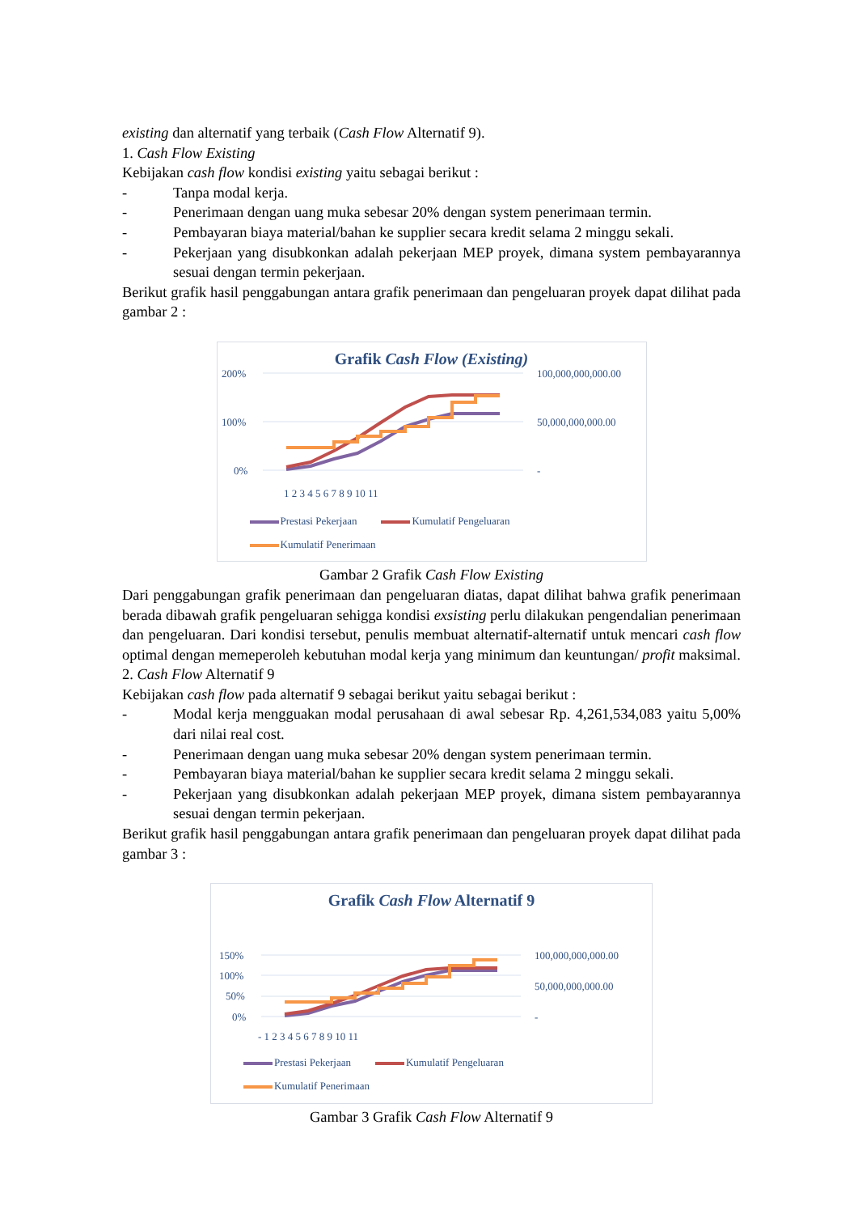existing dan alternatif yang terbaik (Cash Flow Alternatif 9).
1. Cash Flow Existing
Kebijakan cash flow kondisi existing yaitu sebagai berikut :
- Tanpa modal kerja.
- Penerimaan dengan uang muka sebesar 20% dengan system penerimaan termin.
- Pembayaran biaya material/bahan ke supplier secara kredit selama 2 minggu sekali.
- Pekerjaan yang disubkonkan adalah pekerjaan MEP proyek, dimana system pembayarannya sesuai dengan termin pekerjaan.
Berikut grafik hasil penggabungan antara grafik penerimaan dan pengeluaran proyek dapat dilihat pada gambar 2 :
Grafik Cash Flow (Existing)
200%
100%
0%
100,000,000,000.00
50,000,000,000.00
-
1 2 3 4 5 6 7 8 9 10 11
Prestasi Pekerjaan Kumulatif Pengeluaran Kumulatif Penerimaan
Gambar 2 Grafik Cash Flow Existing
Dari penggabungan grafik penerimaan dan pengeluaran diatas, dapat dilihat bahwa grafik penerimaan berada dibawah grafik pengeluaran sehigga kondisi exsisting perlu dilakukan pengendalian penerimaan dan pengeluaran. Dari kondisi tersebut, penulis membuat alternatif-alternatif untuk mencari cash flow optimal dengan memeperoleh kebutuhan modal kerja yang minimum dan keuntungan/ profit maksimal.
2. Cash Flow Alternatif 9
Kebijakan cash flow pada alternatif 9 sebagai berikut yaitu sebagai berikut :
- Modal kerja mengguakan modal perusahaan di awal sebesar Rp. 4,261,534,083 yaitu 5,00% dari nilai real cost.
- Penerimaan dengan uang muka sebesar 20% dengan system penerimaan termin.
- Pembayaran biaya material/bahan ke supplier secara kredit selama 2 minggu sekali.
- Pekerjaan yang disubkonkan adalah pekerjaan MEP proyek, dimana sistem pembayarannya sesuai dengan termin pekerjaan.
Berikut grafik hasil penggabungan antara grafik penerimaan dan pengeluaran proyek dapat dilihat pada gambar 3 :
Grafik Cash Flow Alternatif 9
150%
100%
50%
0%
100,000,000,000.00
50,000,000,000.00
-
- 1 2 3 4 5 6 7 8 9 10 11
Prestasi Pekerjaan Kumulatif Pengeluaran Kumulatif Penerimaan
Gambar 3 Grafik Cash Flow Alternatif 9